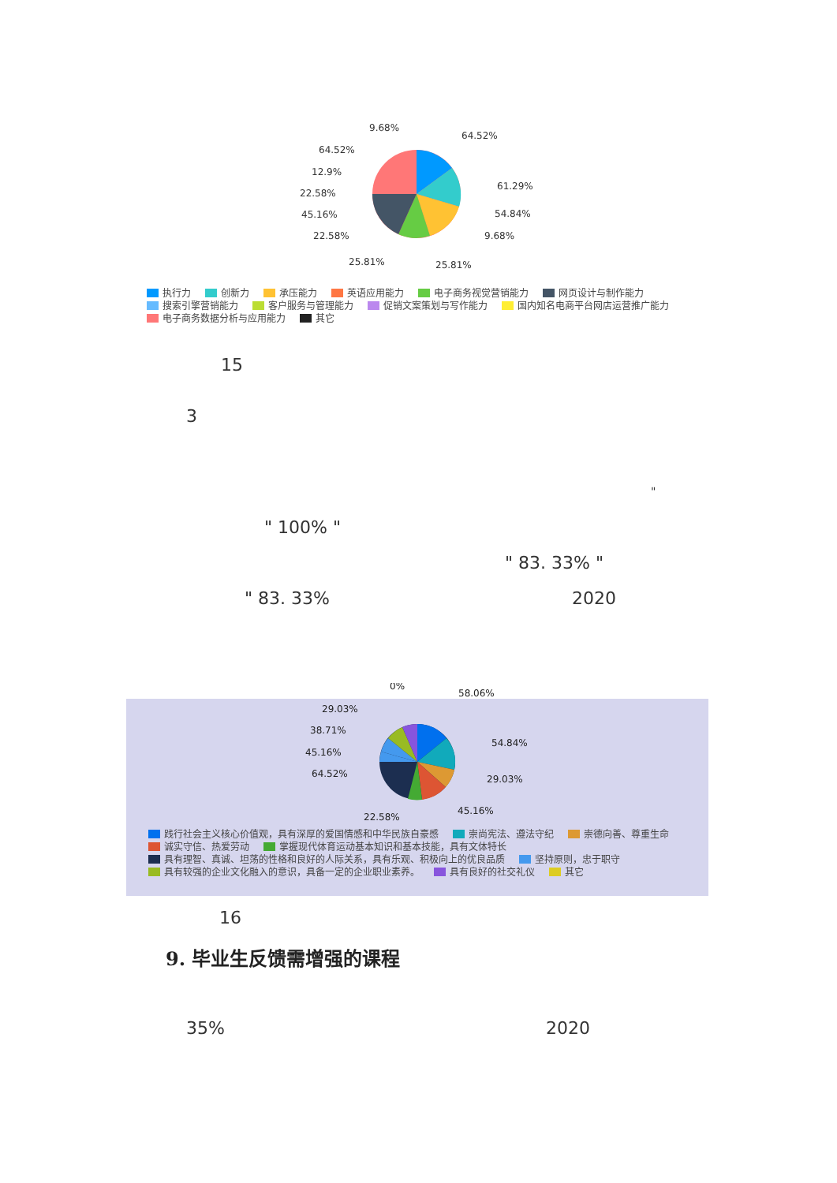9.68%
64.52%
64.52%
61.29%
12.9%
54.84%
22.58%
9.68%
45.16%
25.81%
22.58%
25.81%
执行力 创新力 承压能力 英语应用能力 电子商务视觉营销能力 网页设计与制作能力
搜索引擎营销能力 客户服务与管理能力 促销文案策划与写作能力 国内知名电商平台网店运营推广能力
电子商务数据分析与应用能力 其它
15
3
"
" 100% "
" 83. 33% "
" 83. 33% 2020
0%
58.06%
29.03%
54.84%
38.71%
29.03%
45.16%
45.16%
64.52%
22.58%
践行社会主义核心价值观，具有深厚的爱国情感和中华民族自豪感 崇尚宪法、遵法守纪 崇德向善、尊重生命
诚实守信、热爱劳动 掌握现代体育运动基本知识和基本技能，具有文体特长
具有理智、真诚、坦荡的性格和良好的人际关系，具有乐观、积极向上的优良品质 坚持原则，忠于职守
具有较强的企业文化融入的意识，具备一定的企业职业素养。 具有良好的社交礼仪 其它
16
9. 毕业生反馈需增强的课程
35% 2020